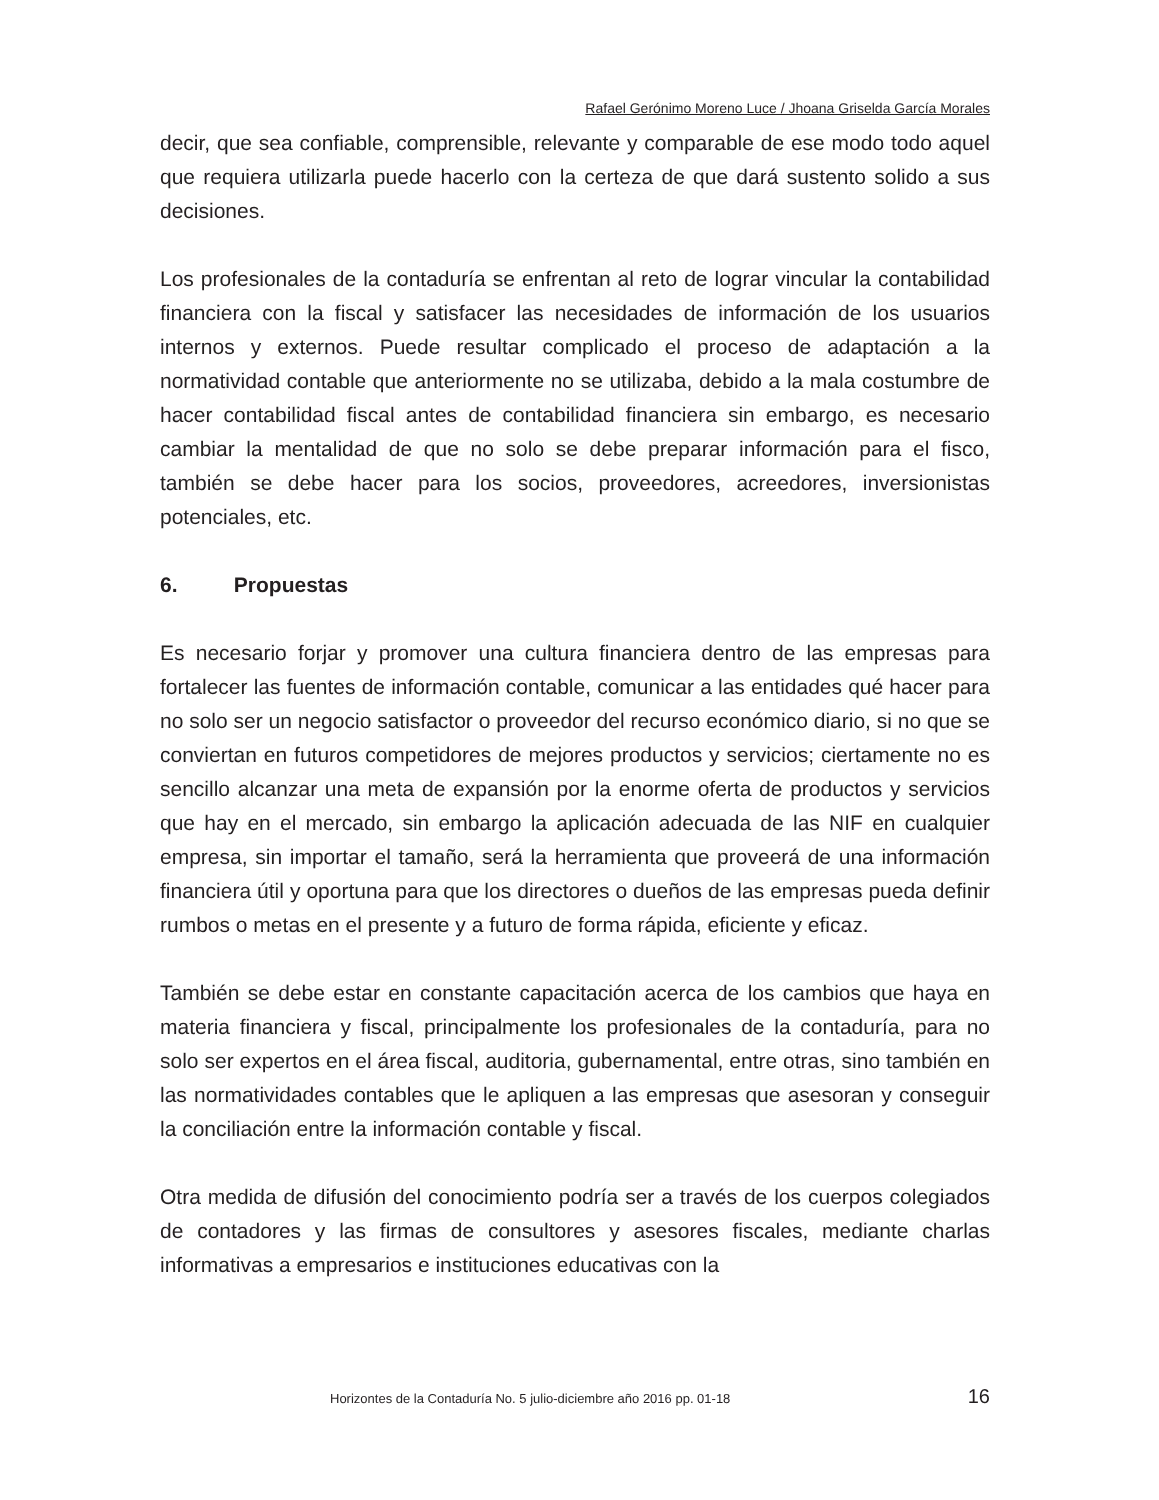Rafael Gerónimo Moreno Luce / Jhoana Griselda García Morales
decir, que sea confiable, comprensible, relevante y comparable de ese modo todo aquel que requiera utilizarla puede hacerlo con la certeza de que dará sustento solido a sus decisiones.
Los profesionales de la contaduría se enfrentan al reto de lograr vincular la contabilidad financiera con la fiscal y satisfacer las necesidades de información de los usuarios internos y externos. Puede resultar complicado el proceso de adaptación a la normatividad contable que anteriormente no se utilizaba, debido a la mala costumbre de hacer contabilidad fiscal antes de contabilidad financiera sin embargo, es necesario cambiar la mentalidad de que no solo se debe preparar información para el fisco, también se debe hacer para los socios, proveedores, acreedores, inversionistas potenciales, etc.
6. Propuestas
Es necesario forjar y promover una cultura financiera dentro de las empresas para fortalecer las fuentes de información contable, comunicar a las entidades qué hacer para no solo ser un negocio satisfactor o proveedor del recurso económico diario, si no que se conviertan en futuros competidores de mejores productos y servicios; ciertamente no es sencillo alcanzar una meta de expansión por la enorme oferta de productos y servicios que hay en el mercado, sin embargo la aplicación adecuada de las NIF en cualquier empresa, sin importar el tamaño, será la herramienta que proveerá de una información financiera útil y oportuna para que los directores o dueños de las empresas pueda definir rumbos o metas en el presente y a futuro de forma rápida, eficiente y eficaz.
También se debe estar en constante capacitación acerca de los cambios que haya en materia financiera y fiscal, principalmente los profesionales de la contaduría, para no solo ser expertos en el área fiscal, auditoria, gubernamental, entre otras, sino también en las normatividades contables que le apliquen a las empresas que asesoran y conseguir la conciliación entre la información contable y fiscal.
Otra medida de difusión del conocimiento podría ser a través de los cuerpos colegiados de contadores y las firmas de consultores y asesores fiscales, mediante charlas informativas a empresarios e instituciones educativas con la
Horizontes de la Contaduría No. 5 julio-diciembre año 2016 pp. 01-18 16